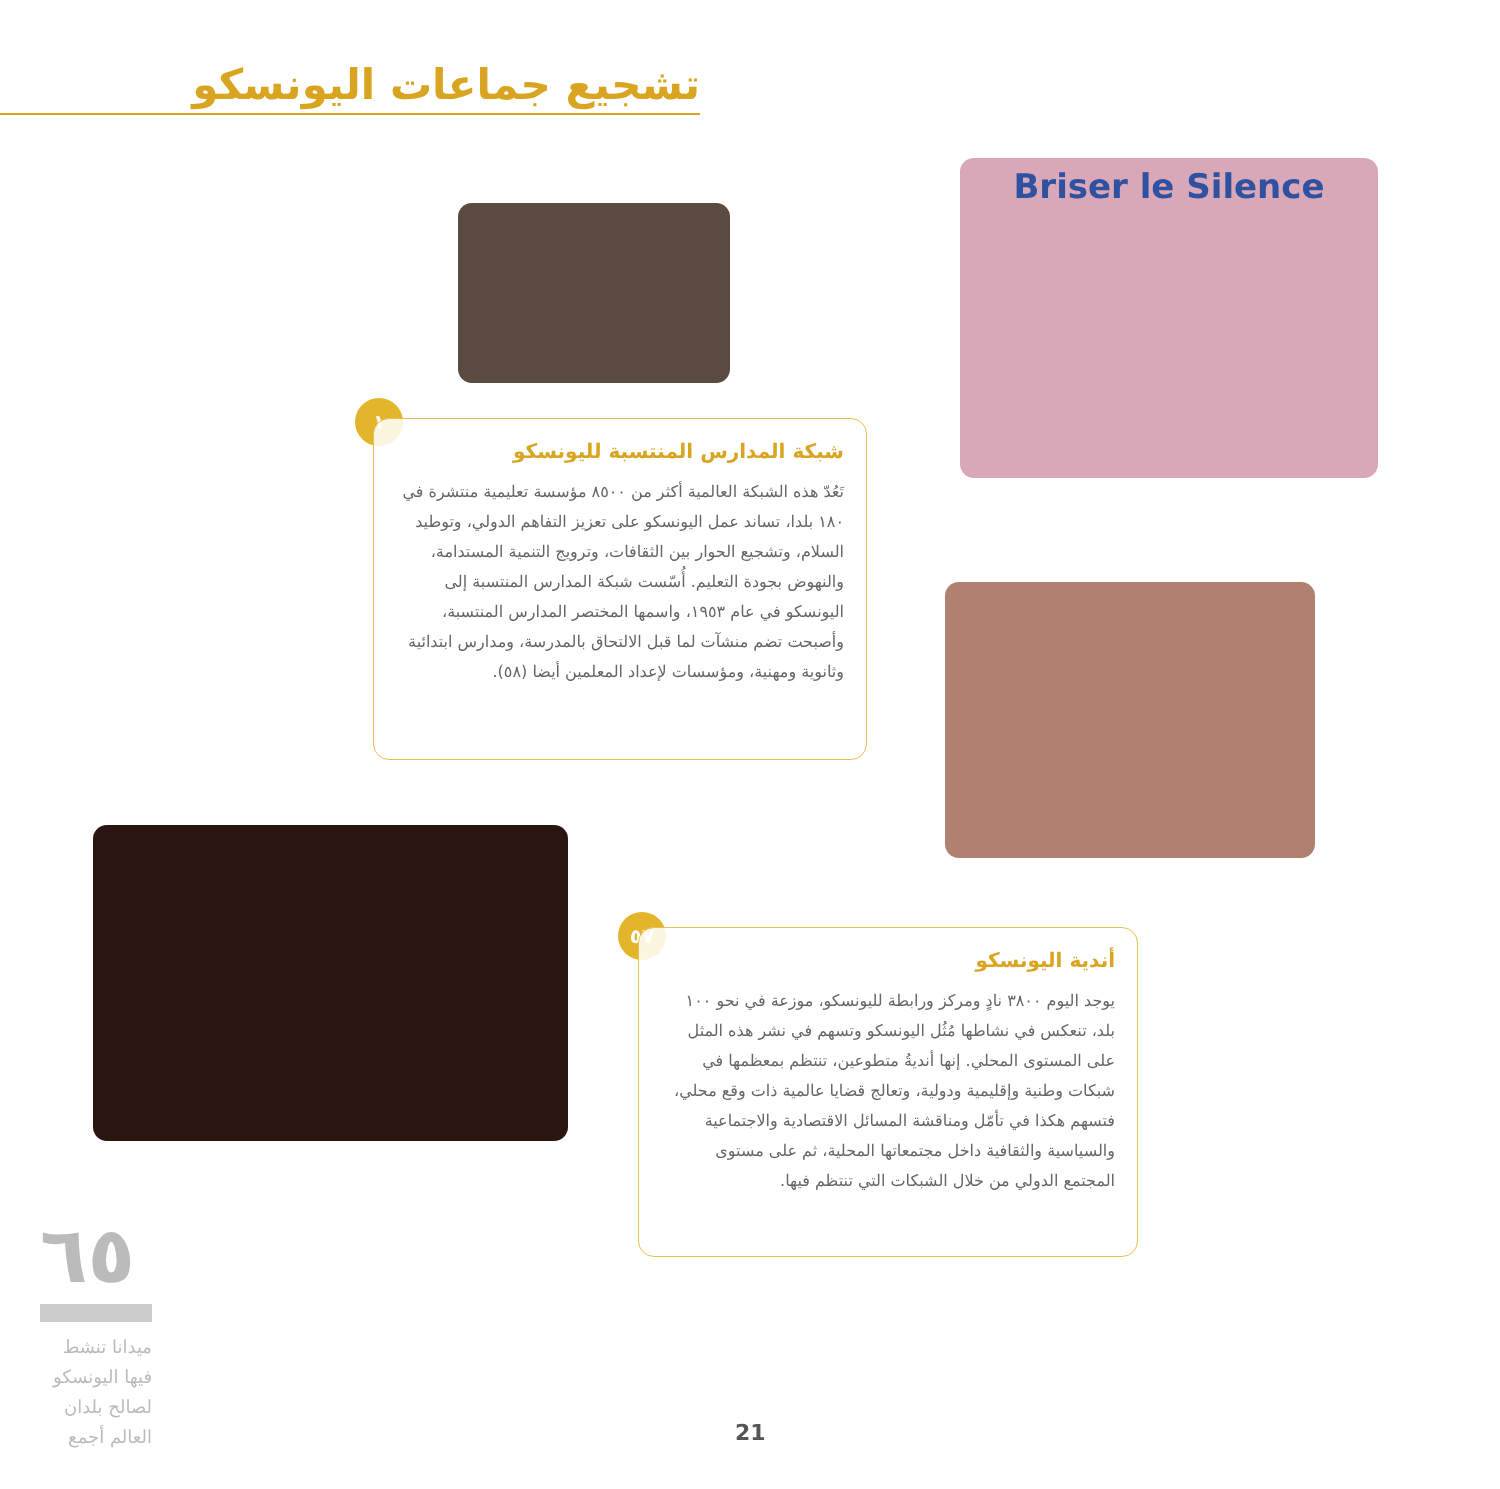تشجيع جماعات اليونسكو
Briser le Silence
١
شبكة المدارس المنتسبة لليونسكو
تَعُدّ هذه الشبكة العالمية أكثر من ٨٥٠٠ مؤسسة تعليمية منتشرة في ١٨٠ بلدا، تساند عمل اليونسكو على تعزيز التفاهم الدولي، وتوطيد السلام، وتشجيع الحوار بين الثقافات، وترويج التنمية المستدامة، والنهوض بجودة التعليم. أُسّست شبكة المدارس المنتسبة إلى اليونسكو في عام ١٩٥٣، واسمها المختصر المدارس المنتسبة، وأصبحت تضم منشآت لما قبل الالتحاق بالمدرسة، ومدارس ابتدائية وثانوية ومهنية، ومؤسسات لإعداد المعلمين أيضا (٥٨).
٥٧
أندية اليونسكو
يوجد اليوم ٣٨٠٠ نادٍ ومركز ورابطة لليونسكو، موزعة في نحو ١٠٠ بلد، تنعكس في نشاطها مُثُل اليونسكو وتسهم في نشر هذه المثل على المستوى المحلي. إنها أنديةُ متطوعين، تنتظم بمعظمها في شبكات وطنية وإقليمية ودولية، وتعالج قضايا عالمية ذات وقع محلي، فتسهم هكذا في تأمّل ومناقشة المسائل الاقتصادية والاجتماعية والسياسية والثقافية داخل مجتمعاتها المحلية، ثم على مستوى المجتمع الدولي من خلال الشبكات التي تنتظم فيها.
٦٥
ميدانا تنشط فيها اليونسكو لصالح بلدان العالم أجمع
21